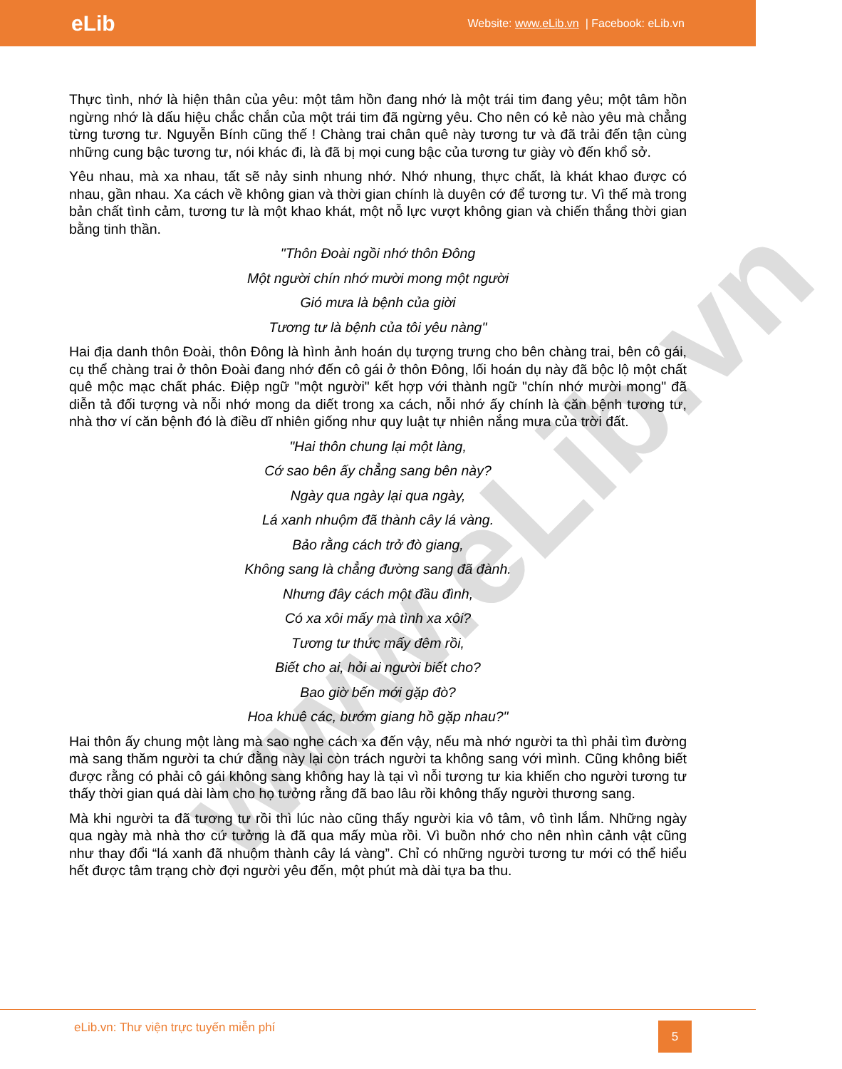www.eLib.vn
eLib Website: www.eLib.vn | Facebook: eLib.vn
Thực tình, nhớ là hiện thân của yêu: một tâm hồn đang nhớ là một trái tim đang yêu; một tâm hồn ngừng nhớ là dấu hiệu chắc chắn của một trái tim đã ngừng yêu. Cho nên có kẻ nào yêu mà chẳng từng tương tư. Nguyễn Bính cũng thế ! Chàng trai chân quê này tương tư và đã trải đến tận cùng những cung bậc tương tư, nói khác đi, là đã bị mọi cung bậc của tương tư giày vò đến khổ sở.
Yêu nhau, mà xa nhau, tất sẽ nảy sinh nhung nhớ. Nhớ nhung, thực chất, là khát khao được có nhau, gần nhau. Xa cách về không gian và thời gian chính là duyên cớ để tương tư. Vì thế mà trong bản chất tình cảm, tương tư là một khao khát, một nỗ lực vượt không gian và chiến thắng thời gian bằng tinh thần.
"Thôn Đoài ngồi nhớ thôn Đông
Một người chín nhớ mười mong một người
Gió mưa là bệnh của giời
Tương tư là bệnh của tôi yêu nàng"
Hai địa danh thôn Đoài, thôn Đông là hình ảnh hoán dụ tượng trưng cho bên chàng trai, bên cô gái, cụ thể chàng trai ở thôn Đoài đang nhớ đến cô gái ở thôn Đông, lối hoán dụ này đã bộc lộ một chất quê mộc mạc chất phác. Điệp ngữ "một người" kết hợp với thành ngữ "chín nhớ mười mong" đã diễn tả đối tượng và nỗi nhớ mong da diết trong xa cách, nỗi nhớ ấy chính là căn bệnh tương tư, nhà thơ ví căn bệnh đó là điều dĩ nhiên giống như quy luật tự nhiên nắng mưa của trời đất.
"Hai thôn chung lại một làng,
Cớ sao bên ấy chẳng sang bên này?
Ngày qua ngày lại qua ngày,
Lá xanh nhuộm đã thành cây lá vàng.
Bảo rằng cách trở đò giang,
Không sang là chẳng đường sang đã đành.
Nhưng đây cách một đầu đình,
Có xa xôi mấy mà tình xa xôi?
Tương tư thức mấy đêm rồi,
Biết cho ai, hỏi ai người biết cho?
Bao giờ bến mới gặp đò?
Hoa khuê các, bướm giang hồ gặp nhau?"
Hai thôn ấy chung một làng mà sao nghe cách xa đến vậy, nếu mà nhớ người ta thì phải tìm đường mà sang thăm người ta chứ đằng này lại còn trách người ta không sang với mình. Cũng không biết được rằng có phải cô gái không sang không hay là tại vì nỗi tương tư kia khiến cho người tương tư thấy thời gian quá dài làm cho họ tưởng rằng đã bao lâu rồi không thấy người thương sang.
Mà khi người ta đã tương tư rồi thì lúc nào cũng thấy người kia vô tâm, vô tình lắm. Những ngày qua ngày mà nhà thơ cứ tưởng là đã qua mấy mùa rồi. Vì buồn nhớ cho nên nhìn cảnh vật cũng như thay đổi “lá xanh đã nhuộm thành cây lá vàng”. Chỉ có những người tương tư mới có thể hiểu hết được tâm trạng chờ đợi người yêu đến, một phút mà dài tựa ba thu.
eLib.vn: Thư viện trực tuyến miễn phí
5